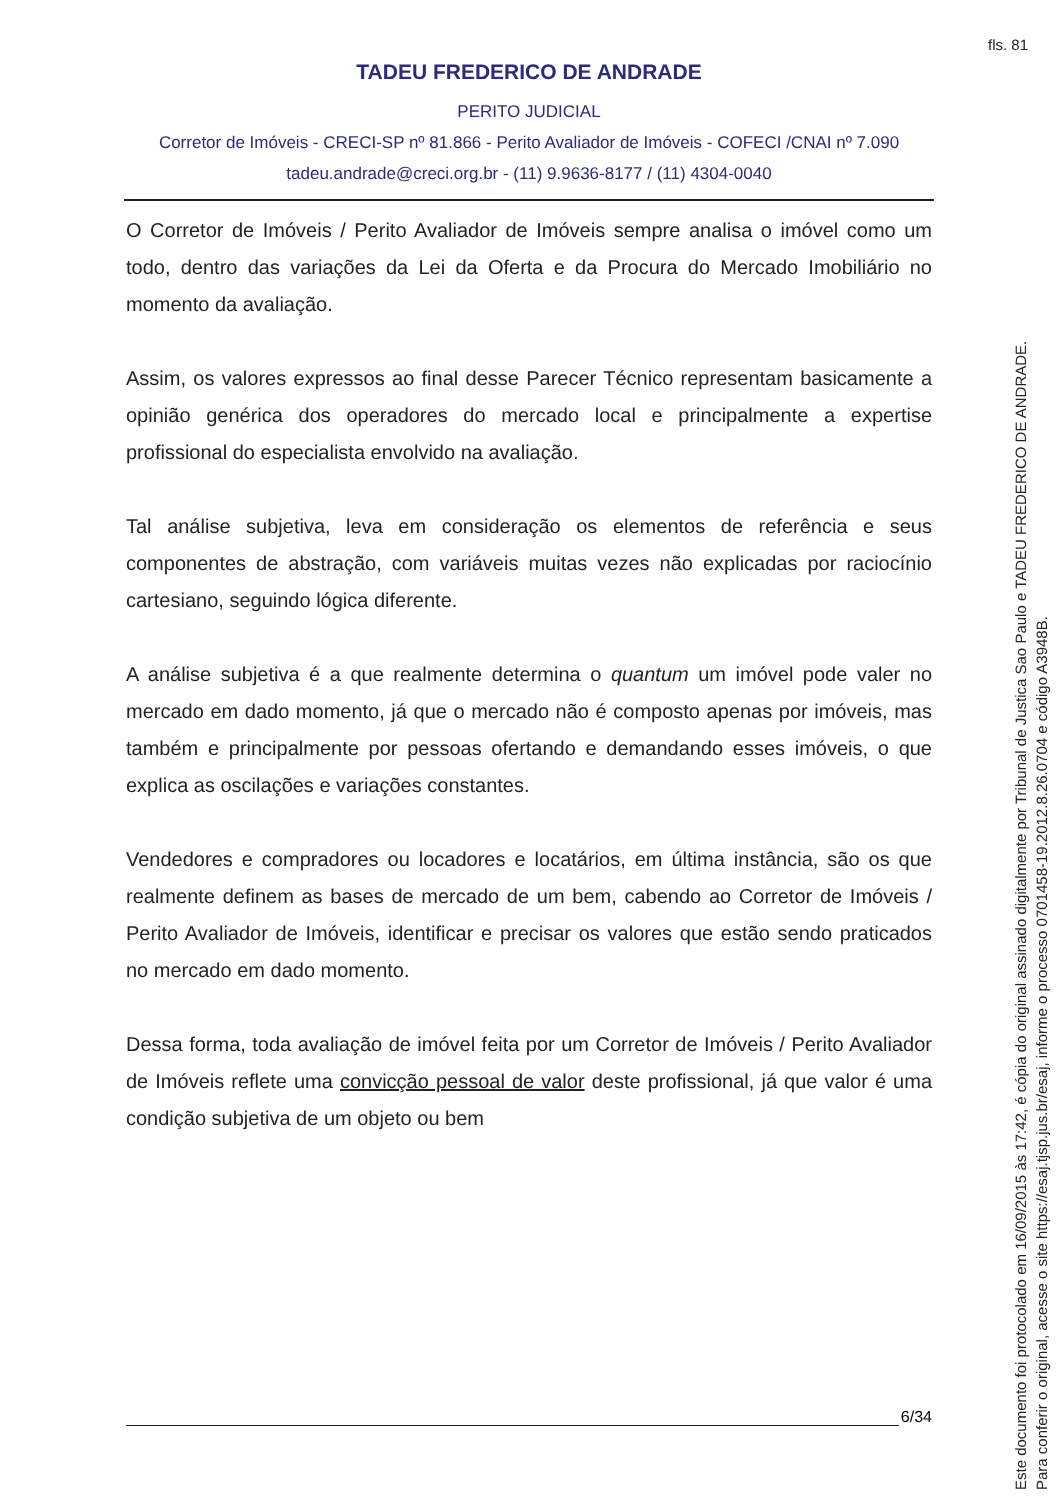fls. 81
TADEU FREDERICO DE ANDRADE
PERITO JUDICIAL
Corretor de Imóveis - CRECI-SP nº 81.866 - Perito Avaliador de Imóveis - COFECI /CNAI nº 7.090
tadeu.andrade@creci.org.br - (11) 9.9636-8177 / (11) 4304-0040
O Corretor de Imóveis / Perito Avaliador de Imóveis sempre analisa o imóvel como um todo, dentro das variações da Lei da Oferta e da Procura do Mercado Imobiliário no momento da avaliação.
Assim, os valores expressos ao final desse Parecer Técnico representam basicamente a opinião genérica dos operadores do mercado local e principalmente a expertise profissional do especialista envolvido na avaliação.
Tal análise subjetiva, leva em consideração os elementos de referência e seus componentes de abstração, com variáveis muitas vezes não explicadas por raciocínio cartesiano, seguindo lógica diferente.
A análise subjetiva é a que realmente determina o quantum um imóvel pode valer no mercado em dado momento, já que o mercado não é composto apenas por imóveis, mas também e principalmente por pessoas ofertando e demandando esses imóveis, o que explica as oscilações e variações constantes.
Vendedores e compradores ou locadores e locatários, em última instância, são os que realmente definem as bases de mercado de um bem, cabendo ao Corretor de Imóveis / Perito Avaliador de Imóveis, identificar e precisar os valores que estão sendo praticados no mercado em dado momento.
Dessa forma, toda avaliação de imóvel feita por um Corretor de Imóveis / Perito Avaliador de Imóveis reflete uma convicção pessoal de valor deste profissional, já que valor é uma condição subjetiva de um objeto ou bem
6/34
Este documento foi protocolado em 16/09/2015 às 17:42, é cópia do original assinado digitalmente por Tribunal de Justica Sao Paulo e TADEU FREDERICO DE ANDRADE.
Para conferir o original, acesse o site https://esaj.tjsp.jus.br/esaj, informe o processo 0701458-19.2012.8.26.0704 e código A3948B.